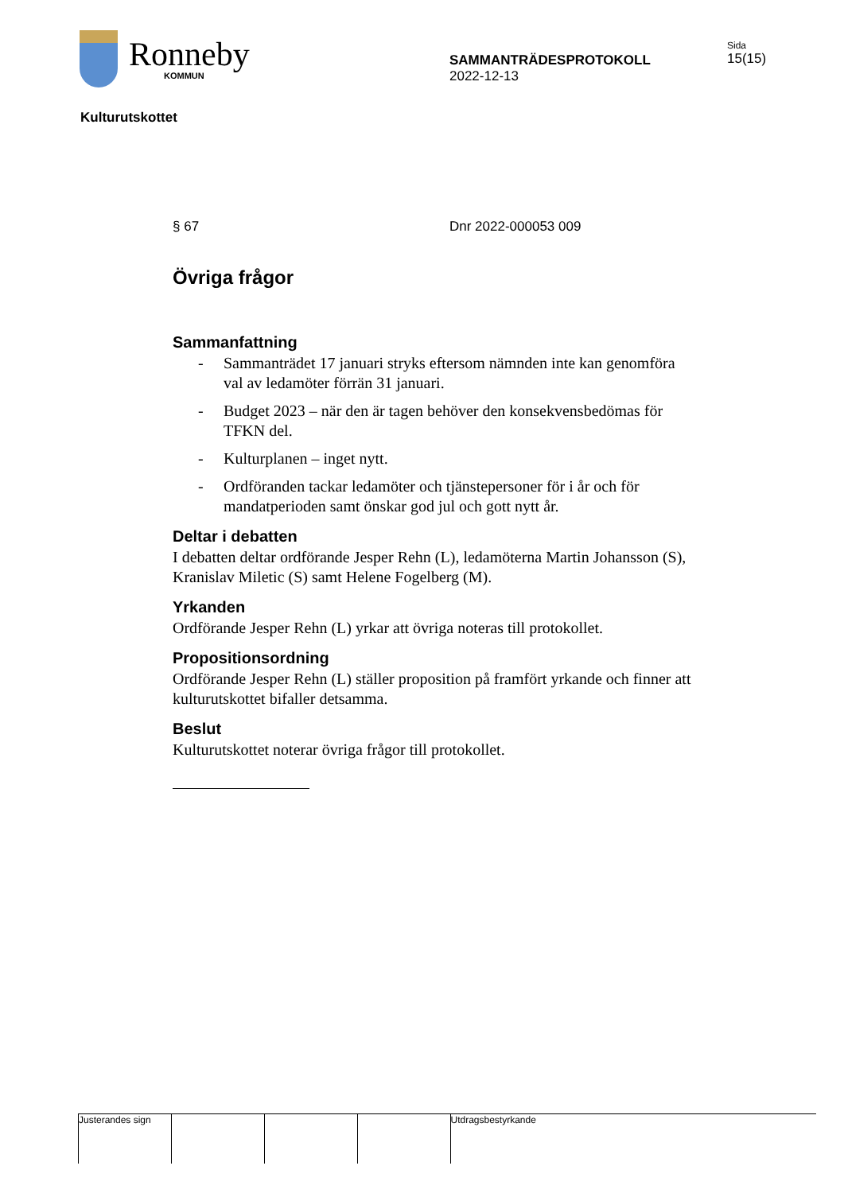Ronneby
KOMMUN
SAMMANTRÄDESPROTOKOLL
2022-12-13
Sida
15(15)
Kulturutskottet
§ 67 Dnr 2022-000053 009
Övriga frågor
Sammanfattning
- Sammanträdet 17 januari stryks eftersom nämnden inte kan genomföra val av ledamöter förrän 31 januari.
- Budget 2023 – när den är tagen behöver den konsekvensbedömas för TFKN del.
- Kulturplanen – inget nytt.
- Ordföranden tackar ledamöter och tjänstepersoner för i år och för mandatperioden samt önskar god jul och gott nytt år.
Deltar i debatten
I debatten deltar ordförande Jesper Rehn (L), ledamöterna Martin Johansson (S), Kranislav Miletic (S) samt Helene Fogelberg (M).
Yrkanden
Ordförande Jesper Rehn (L) yrkar att övriga noteras till protokollet.
Propositionsordning
Ordförande Jesper Rehn (L) ställer proposition på framfört yrkande och finner att kulturutskottet bifaller detsamma.
Beslut
Kulturutskottet noterar övriga frågor till protokollet.
Justerandes sign Utdragsbestyrkande